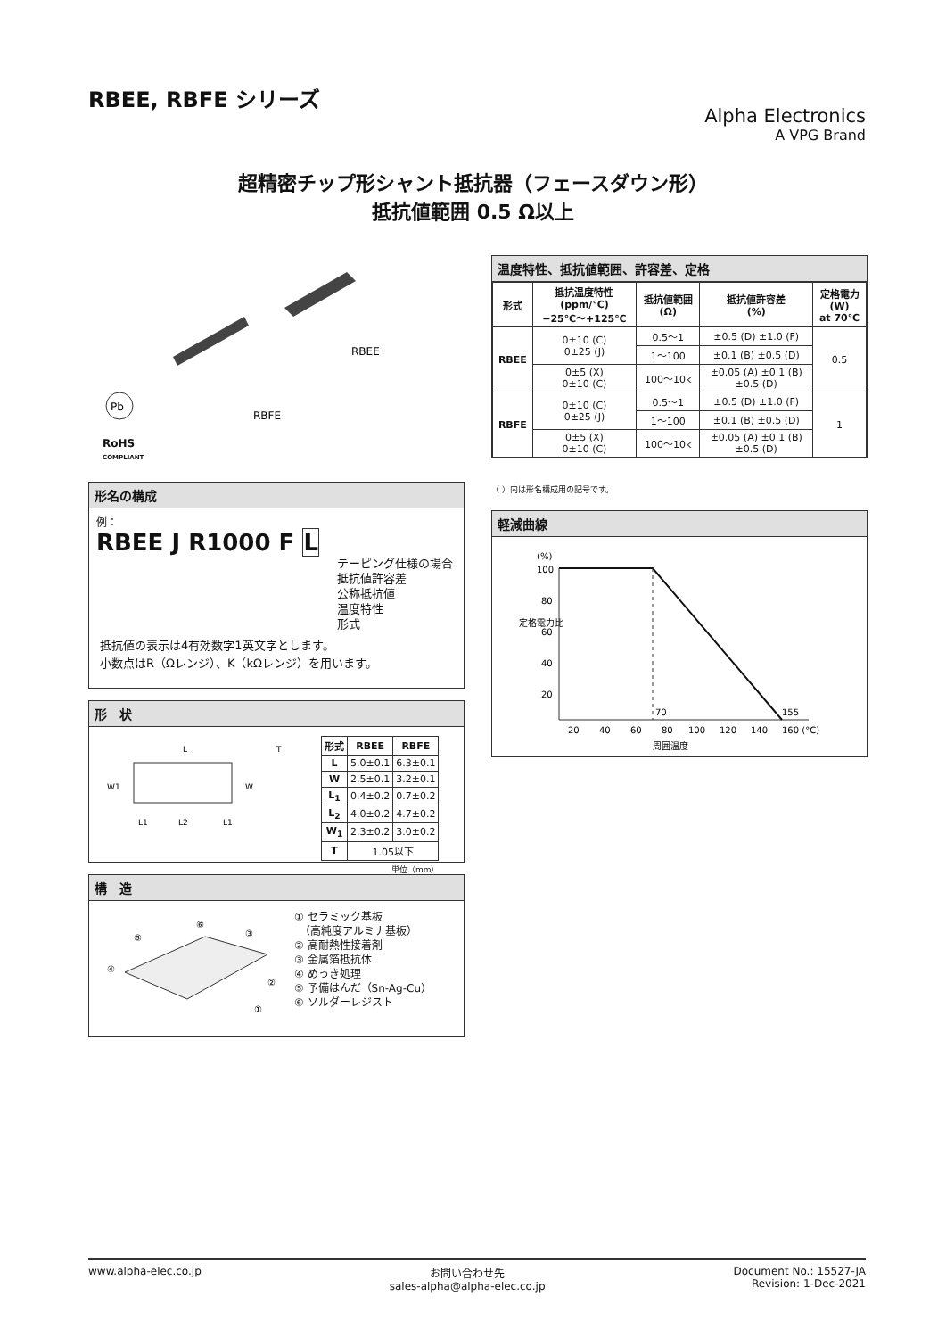RBEE, RBFE シリーズ
Alpha Electronics
A VPG Brand
超精密チップ形シャント抵抗器（フェースダウン形）
抵抗値範囲 0.5 Ω以上
RBFE
RBEE
Pb
RoHS
COMPLIANT
形名の構成
例：
RBEE J R1000 F L
テーピング仕様の場合
抵抗値許容差
公称抵抗値
温度特性
形式
抵抗値の表示は4有効数字1英文字とします。
小数点はR（Ωレンジ）、K（kΩレンジ）を用います。
形　状
L
W
W1
L1
L2
L1
T
| 形式 | RBEE | RBFE |
| --- | --- | --- |
| L | 5.0±0.1 | 6.3±0.1 |
| W | 2.5±0.1 | 3.2±0.1 |
| L<sub>1</sub> | 0.4±0.2 | 0.7±0.2 |
| L<sub>2</sub> | 4.0±0.2 | 4.7±0.2 |
| W<sub>1</sub> | 2.3±0.2 | 3.0±0.2 |
| T | 1.05以下 | |
単位（mm）
構　造
⑥
⑤
④
③
②
①
① セラミック基板
　（高純度アルミナ基板）
② 高耐熱性接着剤
③ 金属箔抵抗体
④ めっき処理
⑤ 予備はんだ（Sn-Ag-Cu）
⑥ ソルダーレジスト
温度特性、抵抗値範囲、許容差、定格
| 形式 | 抵抗温度特性 (ppm/℃) −25℃〜+125℃ | 抵抗値範囲 (Ω) | 抵抗値許容差 (%) | 定格電力 (W) at 70℃ |
| --- | --- | --- | --- | --- |
| RBEE | 0±10 (C) 0±25 (J) | 0.5〜1 | ±0.5 (D) ±1.0 (F) | 0.5 |
| | | 1〜100 | ±0.1 (B) ±0.5 (D) | |
| | 0±5 (X) 0±10 (C) | 100〜10k | ±0.05 (A) ±0.1 (B) ±0.5 (D) | |
| RBFE | 0±10 (C) 0±25 (J) | 0.5〜1 | ±0.5 (D) ±1.0 (F) | 1 |
| | | 1〜100 | ±0.1 (B) ±0.5 (D) | |
| | 0±5 (X) 0±10 (C) | 100〜10k | ±0.05 (A) ±0.1 (B) ±0.5 (D) | |
（ ）内は形名構成用の記号です。
軽減曲線
(%)
100
80
60
40
20
70
155
20
40
60
80
100
120
140
160 (°C)
周囲温度
定格電力比
www.alpha-elec.co.jp お問い合わせ先
sales-alpha@alpha-elec.co.jp
Document No.: 15527-JA
Revision: 1-Dec-2021